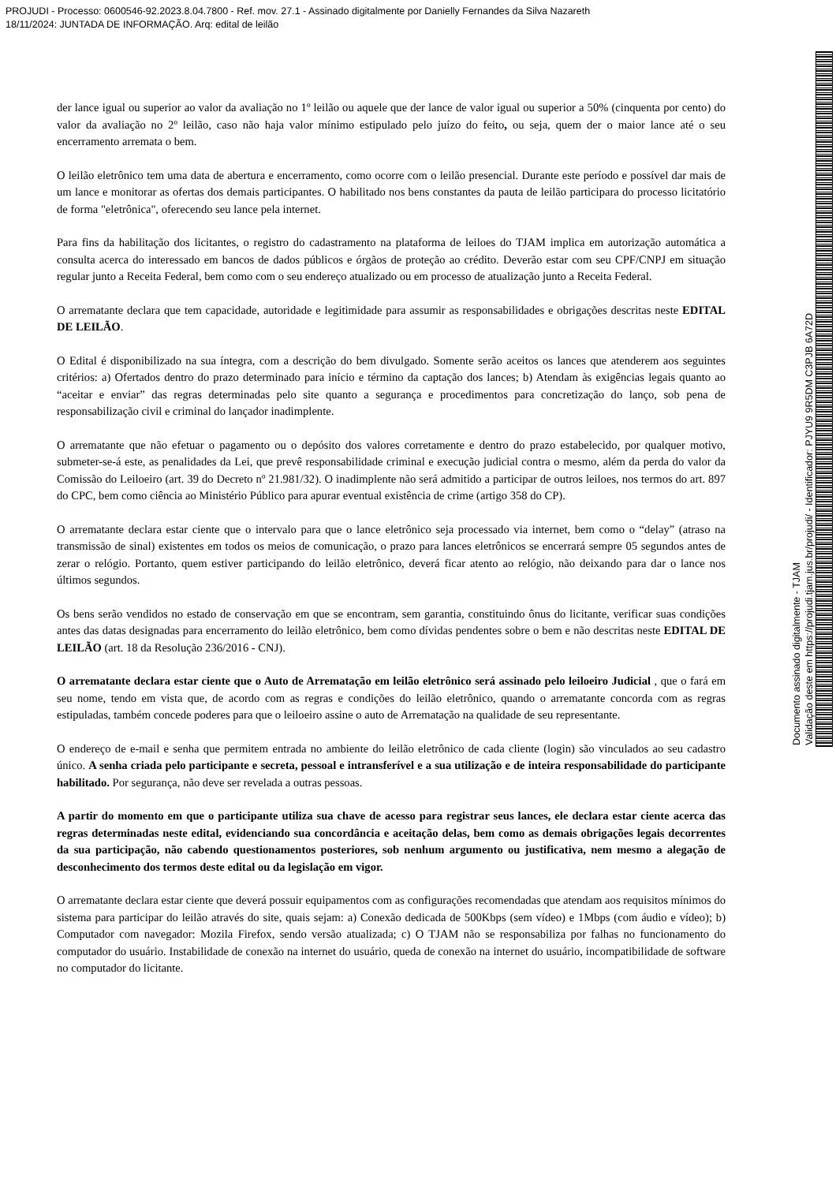PROJUDI - Processo: 0600546-92.2023.8.04.7800 - Ref. mov. 27.1 - Assinado digitalmente por Danielly Fernandes da Silva Nazareth
18/11/2024: JUNTADA DE INFORMAÇÃO. Arq: edital de leilão
der lance igual ou superior ao valor da avaliação no 1º leilão ou aquele que der lance de valor igual ou superior a 50% (cinquenta por cento) do valor da avaliação no 2º leilão, caso não haja valor mínimo estipulado pelo juízo do feito, ou seja, quem der o maior lance até o seu encerramento arremata o bem.
O leilão eletrônico tem uma data de abertura e encerramento, como ocorre com o leilão presencial. Durante este período e possível dar mais de um lance e monitorar as ofertas dos demais participantes. O habilitado nos bens constantes da pauta de leilão participara do processo licitatório de forma "eletrônica", oferecendo seu lance pela internet.
Para fins da habilitação dos licitantes, o registro do cadastramento na plataforma de leiloes do TJAM implica em autorização automática a consulta acerca do interessado em bancos de dados públicos e órgãos de proteção ao crédito. Deverão estar com seu CPF/CNPJ em situação regular junto a Receita Federal, bem como com o seu endereço atualizado ou em processo de atualização junto a Receita Federal.
O arrematante declara que tem capacidade, autoridade e legitimidade para assumir as responsabilidades e obrigações descritas neste EDITAL DE LEILÃO.
O Edital é disponibilizado na sua íntegra, com a descrição do bem divulgado. Somente serão aceitos os lances que atenderem aos seguintes critérios: a) Ofertados dentro do prazo determinado para início e término da captação dos lances; b) Atendam às exigências legais quanto ao “aceitar e enviar” das regras determinadas pelo site quanto a segurança e procedimentos para concretização do lanço, sob pena de responsabilização civil e criminal do lançador inadimplente.
O arrematante que não efetuar o pagamento ou o depósito dos valores corretamente e dentro do prazo estabelecido, por qualquer motivo, submeter-se-á este, as penalidades da Lei, que prevê responsabilidade criminal e execução judicial contra o mesmo, além da perda do valor da Comissão do Leiloeiro (art. 39 do Decreto nº 21.981/32). O inadimplente não será admitido a participar de outros leiloes, nos termos do art. 897 do CPC, bem como ciência ao Ministério Público para apurar eventual existência de crime (artigo 358 do CP).
O arrematante declara estar ciente que o intervalo para que o lance eletrônico seja processado via internet, bem como o “delay” (atraso na transmissão de sinal) existentes em todos os meios de comunicação, o prazo para lances eletrônicos se encerrará sempre 05 segundos antes de zerar o relógio. Portanto, quem estiver participando do leilão eletrônico, deverá ficar atento ao relógio, não deixando para dar o lance nos últimos segundos.
Os bens serão vendidos no estado de conservação em que se encontram, sem garantia, constituindo ônus do licitante, verificar suas condições antes das datas designadas para encerramento do leilão eletrônico, bem como dívidas pendentes sobre o bem e não descritas neste EDITAL DE LEILÃO (art. 18 da Resolução 236/2016 - CNJ).
O arrematante declara estar ciente que o Auto de Arrematação em leilão eletrônico será assinado pelo leiloeiro Judicial , que o fará em seu nome, tendo em vista que, de acordo com as regras e condições do leilão eletrônico, quando o arrematante concorda com as regras estipuladas, também concede poderes para que o leiloeiro assine o auto de Arrematação na qualidade de seu representante.
O endereço de e-mail e senha que permitem entrada no ambiente do leilão eletrônico de cada cliente (login) são vinculados ao seu cadastro único. A senha criada pelo participante e secreta, pessoal e intransferível e a sua utilização e de inteira responsabilidade do participante habilitado. Por segurança, não deve ser revelada a outras pessoas.
A partir do momento em que o participante utiliza sua chave de acesso para registrar seus lances, ele declara estar ciente acerca das regras determinadas neste edital, evidenciando sua concordância e aceitação delas, bem como as demais obrigações legais decorrentes da sua participação, não cabendo questionamentos posteriores, sob nenhum argumento ou justificativa, nem mesmo a alegação de desconhecimento dos termos deste edital ou da legislação em vigor.
O arrematante declara estar ciente que deverá possuir equipamentos com as configurações recomendadas que atendam aos requisitos mínimos do sistema para participar do leilão através do site, quais sejam: a) Conexão dedicada de 500Kbps (sem vídeo) e 1Mbps (com áudio e vídeo); b) Computador com navegador: Mozila Firefox, sendo versão atualizada; c) O TJAM não se responsabiliza por falhas no funcionamento do computador do usuário. Instabilidade de conexão na internet do usuário, queda de conexão na internet do usuário, incompatibilidade de software no computador do licitante.
Documento assinado digitalmente - TJAM
Validação deste em https://projudi.tjam.jus.br/projudi/ - Identificador: PJYU9 9R5DM C3PJB 6A72D